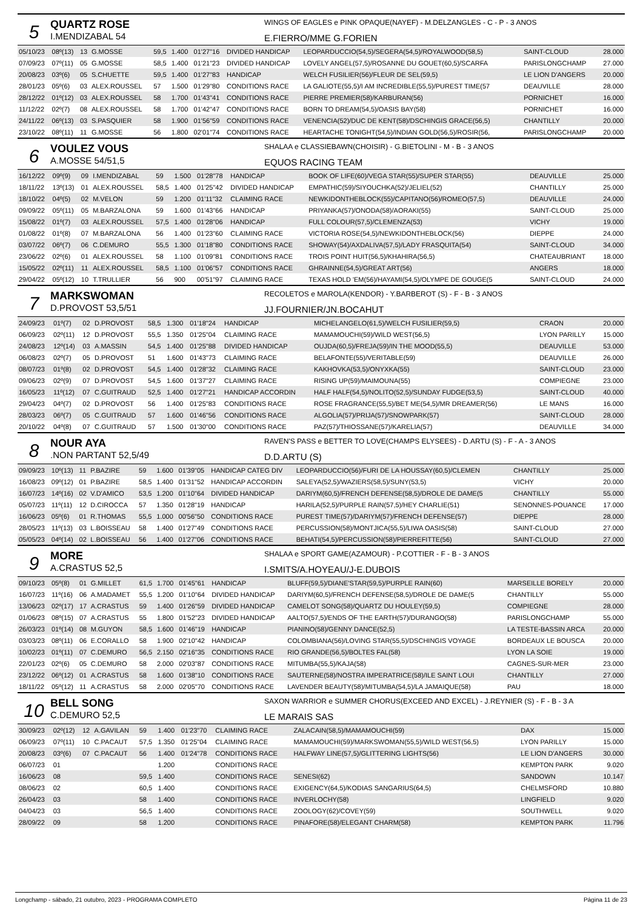5
QUARTZ ROSE
I.MENDIZABAL 54
WINGS OF EAGLES e PINK OPAQUE(NAYEF) - M.DELZANGLES - C - P - 3 ANOS
E.FIERRO/MME G.FORIEN
| 05/10/23 | 08º(13) | 13 | G.MOSSE | 59,5 | 1.400 | 01'27"16 | DIVIDED HANDICAP | LEOPARDUCCIO(54,5)/SEGERA(54,5)/ROYALWOOD(58,5) | SAINT-CLOUD | 28.000 |
| 07/09/23 | 07º(11) | 05 | G.MOSSE | 58,5 | 1.400 | 01'21"23 | DIVIDED HANDICAP | LOVELY ANGEL(57,5)/ROSANNE DU GOUET(60,5)/SCARFA | PARISLONGCHAMP | 27.000 |
| 20/08/23 | 03º(6) | 05 | S.CHUETTE | 59,5 | 1.400 | 01'27"83 | HANDICAP | WELCH FUSILIER(56)/FLEUR DE SEL(59,5) | LE LION D'ANGERS | 20.000 |
| 28/01/23 | 05º(6) | 03 | ALEX.ROUSSEL | 57 | 1.500 | 01'29"80 | CONDITIONS RACE | LA GALIOTE(55,5)/I AM INCREDIBLE(55,5)/PUREST TIME(57 | DEAUVILLE | 28.000 |
| 28/12/22 | 01º(12) | 03 | ALEX.ROUSSEL | 58 | 1.700 | 01'43"41 | CONDITIONS RACE | PIERRE PREMIER(58)/KARBURAN(56) | PORNICHET | 16.000 |
| 11/12/22 | 02º(7) | 08 | ALEX.ROUSSEL | 58 | 1.700 | 01'42"47 | CONDITIONS RACE | BORN TO DREAM(54,5)/OASIS BAY(58) | PORNICHET | 16.000 |
| 24/11/22 | 06º(13) | 03 | S.PASQUIER | 58 | 1.900 | 01'56"59 | CONDITIONS RACE | VENENCIA(52)/DUC DE KENT(58)/DSCHINGIS GRACE(56,5) | CHANTILLY | 20.000 |
| 23/10/22 | 08º(11) | 11 | G.MOSSE | 56 | 1.800 | 02'01"74 | CONDITIONS RACE | HEARTACHE TONIGHT(54,5)/INDIAN GOLD(56,5)/ROSIR(56, | PARISLONGCHAMP | 20.000 |
6
VOULEZ VOUS
A.MOSSE 54/51,5
SHALAA e CLASSIEBAWN(CHOISIR) - G.BIETOLINI - M - B - 3 ANOS
EQUOS RACING TEAM
| 16/12/22 | 09º(9) | 09 | I.MENDIZABAL | 59 | 1.500 | 01'28"78 | HANDICAP | BOOK OF LIFE(60)/VEGA STAR(55)/SUPER STAR(55) | DEAUVILLE | 25.000 |
| 18/11/22 | 13º(13) | 01 | ALEX.ROUSSEL | 58,5 | 1.400 | 01'25"42 | DIVIDED HANDICAP | EMPATHIC(59)/SIYOUCHKA(52)/JELIEL(52) | CHANTILLY | 25.000 |
| 18/10/22 | 04º(5) | 02 | M.VELON | 59 | 1.200 | 01'11"32 | CLAIMING RACE | NEWKIDONTHEBLOCK(55)/CAPITANO(56)/ROMEO(57,5) | DEAUVILLE | 24.000 |
| 09/09/22 | 05º(11) | 05 | M.BARZALONA | 59 | 1.600 | 01'43"66 | HANDICAP | PRIYANKA(57)/ONODA(58)/AORAKI(55) | SAINT-CLOUD | 25.000 |
| 15/08/22 | 01º(7) | 03 | ALEX.ROUSSEL | 57,5 | 1.400 | 01'28"06 | HANDICAP | FULL COLOUR(57,5)/CLEMENZA(53) | VICHY | 19.000 |
| 01/08/22 | 01º(8) | 07 | M.BARZALONA | 56 | 1.400 | 01'23"60 | CLAIMING RACE | VICTORIA ROSE(54,5)/NEWKIDONTHEBLOCK(56) | DIEPPE | 24.000 |
| 03/07/22 | 06º(7) | 06 | C.DEMURO | 55,5 | 1.300 | 01'18"80 | CONDITIONS RACE | SHOWAY(54)/AXDALIVA(57,5)/LADY FRASQUITA(54) | SAINT-CLOUD | 34.000 |
| 23/06/22 | 02º(6) | 01 | ALEX.ROUSSEL | 58 | 1.100 | 01'09"81 | CONDITIONS RACE | TROIS POINT HUIT(56,5)/KHAHIRA(56,5) | CHATEAUBRIANT | 18.000 |
| 15/05/22 | 02º(11) | 11 | ALEX.ROUSSEL | 58,5 | 1.100 | 01'06"57 | CONDITIONS RACE | GHRAINNE(54,5)/GREAT ART(56) | ANGERS | 18.000 |
| 29/04/22 | 05º(12) | 10 | T.TRULLIER | 56 | 900 | 00'51"97 | CLAIMING RACE | TEXAS HOLD 'EM(56)/HAYAMI(54,5)/OLYMPE DE GOUGE(5 | SAINT-CLOUD | 24.000 |
7
MARKSWOMAN
D.PROVOST 53,5/51
RECOLETOS e MAROLA(KENDOR) - Y.BARBEROT (S) - F - B - 3 ANOS
JJ.FOURNIER/JN.BOCAHUT
| 24/09/23 | 01º(7) | 02 | D.PROVOST | 58,5 | 1.300 | 01'18"24 | HANDICAP | MICHELANGELO(61,5)/WELCH FUSILIER(59,5) | CRAON | 20.000 |
| 06/09/23 | 02º(11) | 12 | D.PROVOST | 55,5 | 1.350 | 01'25"04 | CLAIMING RACE | MAMAMOUCHI(59)/WILD WEST(56,5) | LYON PARILLY | 15.000 |
| 24/08/23 | 12º(14) | 03 | A.MASSIN | 54,5 | 1.400 | 01'25"88 | DIVIDED HANDICAP | OUJDA(60,5)/FREJA(59)/IN THE MOOD(55,5) | DEAUVILLE | 53.000 |
| 06/08/23 | 02º(7) | 05 | D.PROVOST | 51 | 1.600 | 01'43"73 | CLAIMING RACE | BELAFONTE(55)/VERITABLE(59) | DEAUVILLE | 26.000 |
| 08/07/23 | 01º(8) | 02 | D.PROVOST | 54,5 | 1.400 | 01'28"32 | CLAIMING RACE | KAKHOVKA(53,5)/ONYXKA(55) | SAINT-CLOUD | 23.000 |
| 09/06/23 | 02º(9) | 07 | D.PROVOST | 54,5 | 1.600 | 01'37"27 | CLAIMING RACE | RISING UP(59)/MAIMOUNA(55) | COMPIEGNE | 23.000 |
| 16/05/23 | 11º(12) | 07 | C.GUITRAUD | 52,5 | 1.400 | 01'27"21 | HANDICAP ACCORDIN | HALF HALF(54,5)/NOLITO(52,5)/SUNDAY FUDGE(53,5) | SAINT-CLOUD | 40.000 |
| 29/04/23 | 04º(7) | 02 | D.PROVOST | 56 | 1.400 | 01'25"83 | CONDITIONS RACE | ROSE FRAGRANCE(55,5)/BET ME(54,5)/MR DREAMER(56) | LE MANS | 16.000 |
| 28/03/23 | 06º(7) | 05 | C.GUITRAUD | 57 | 1.600 | 01'46"56 | CONDITIONS RACE | ALGOLIA(57)/PRIJA(57)/SNOWPARK(57) | SAINT-CLOUD | 28.000 |
| 20/10/22 | 04º(8) | 07 | C.GUITRAUD | 57 | 1.500 | 01'30"00 | CONDITIONS RACE | PAZ(57)/THIOSSANE(57)/KARELIA(57) | DEAUVILLE | 34.000 |
8
NOUR AYA.NON PARTANT 52,5/49
RAVEN'S PASS e BETTER TO LOVE(CHAMPS ELYSEES) - D.ARTU (S) - F - A - 3 ANOS
D.D.ARTU (S)
| 09/09/23 | 10º(13) | 11 | P.BAZIRE | 59 | 1.600 | 01'39"05 | HANDICAP CATEG DIV | LEOPARDUCCIO(56)/FURI DE LA HOUSSAY(60,5)/CLEMEN | CHANTILLY | 25.000 |
| 16/08/23 | 09º(12) | 01 | P.BAZIRE | 58,5 | 1.400 | 01'31"52 | HANDICAP ACCORDIN | SALEYA(52,5)/WAZIERS(58,5)/SUNY(53,5) | VICHY | 20.000 |
| 16/07/23 | 14º(16) | 02 | V.D'AMICO | 53,5 | 1.200 | 01'10"64 | DIVIDED HANDICAP | DARIYM(60,5)/FRENCH DEFENSE(58,5)/DROLE DE DAME(5 | CHANTILLY | 55.000 |
| 05/07/23 | 11º(11) | 12 | D.CIROCCA | 57 | 1.350 | 01'28"19 | HANDICAP | HARILA(52,5)/PURPLE RAIN(57,5)/HEY CHARLIE(51) | SENONNES-POUANCE | 17.000 |
| 16/06/23 | 05º(6) | 01 | R.THOMAS | 55,5 | 1.000 | 00'56"50 | CONDITIONS RACE | PUREST TIME(57)/DARIYM(57)/FRENCH DEFENSE(57) | DIEPPE | 28.000 |
| 28/05/23 | 11º(13) | 03 | L.BOISSEAU | 58 | 1.400 | 01'27"49 | CONDITIONS RACE | PERCUSSION(58)/MONTJICA(55,5)/LIWA OASIS(58) | SAINT-CLOUD | 27.000 |
| 05/05/23 | 04º(14) | 02 | L.BOISSEAU | 56 | 1.400 | 01'27"06 | CONDITIONS RACE | BEHATI(54,5)/PERCUSSION(58)/PIERREFITTE(56) | SAINT-CLOUD | 27.000 |
9
MORE
A.CRASTUS 52,5
SHALAA e SPORT GAME(AZAMOUR) - P.COTTIER - F - B - 3 ANOS
I.SMITS/A.HOYEAU/J-E.DUBOIS
| 09/10/23 | 05º(8) | 01 | G.MILLET | 61,5 | 1.700 | 01'45"61 | HANDICAP | BLUFF(59,5)/DIANE'STAR(59,5)/PURPLE RAIN(60) | MARSEILLE BORELY | 20.000 |
| 16/07/23 | 11º(16) | 06 | A.MADAMET | 55,5 | 1.200 | 01'10"64 | DIVIDED HANDICAP | DARIYM(60,5)/FRENCH DEFENSE(58,5)/DROLE DE DAME(5 | CHANTILLY | 55.000 |
| 13/06/23 | 02º(17) | 17 | A.CRASTUS | 59 | 1.400 | 01'26"59 | DIVIDED HANDICAP | CAMELOT SONG(58)/QUARTZ DU HOULEY(59,5) | COMPIEGNE | 28.000 |
| 01/06/23 | 08º(15) | 07 | A.CRASTUS | 55 | 1.800 | 01'52"23 | DIVIDED HANDICAP | AALTO(57,5)/ENDS OF THE EARTH(57)/DURANGO(58) | PARISLONGCHAMP | 55.000 |
| 26/03/23 | 01º(14) | 08 | M.GUYON | 58,5 | 1.600 | 01'46"19 | HANDICAP | PIANINO(58)/GENNY DANCE(52,5) | LA TESTE-BASSIN ARCA | 20.000 |
| 03/03/23 | 08º(11) | 06 | E.CORALLO | 58 | 1.900 | 02'10"42 | HANDICAP | COLOMBIANA(56)/LOVING STAR(55,5)/DSCHINGIS VOYAGE | BORDEAUX LE BOUSCA | 20.000 |
| 10/02/23 | 01º(11) | 07 | C.DEMURO | 56,5 | 2.150 | 02'16"35 | CONDITIONS RACE | RIO GRANDE(56,5)/BOLTES FAL(58) | LYON LA SOIE | 19.000 |
| 22/01/23 | 02º(6) | 05 | C.DEMURO | 58 | 2.000 | 02'03"87 | CONDITIONS RACE | MITUMBA(55,5)/KAJA(58) | CAGNES-SUR-MER | 23.000 |
| 23/12/22 | 06º(12) | 01 | A.CRASTUS | 58 | 1.600 | 01'38"10 | CONDITIONS RACE | SAUTERNE(58)/NOSTRA IMPERATRICE(58)/ILE SAINT LOUI | CHANTILLY | 27.000 |
| 18/11/22 | 05º(12) | 11 | A.CRASTUS | 58 | 2.000 | 02'05"70 | CONDITIONS RACE | LAVENDER BEAUTY(58)/MITUMBA(54,5)/LA JAMAIQUE(58) | PAU | 18.000 |
10
BELL SONG
C.DEMURO 52,5
SAXON WARRIOR e SUMMER CHORUS(EXCEED AND EXCEL) - J.REYNIER (S) - F - B - 3 A
LE MARAIS SAS
| 30/09/23 | 02º(12) | 12 | A.GAVILAN | 59 | 1.400 | 01'23"70 | CLAIMING RACE | ZALACAIN(58,5)/MAMAMOUCHI(59) | DAX | 15.000 |
| 06/09/23 | 07º(11) | 10 | C.PACAUT | 57,5 | 1.350 | 01'25"04 | CLAIMING RACE | MAMAMOUCHI(59)/MARKSWOMAN(55,5)/WILD WEST(56,5) | LYON PARILLY | 15.000 |
| 20/08/23 | 03º(6) | 07 | C.PACAUT | 56 | 1.400 | 01'24"78 | CONDITIONS RACE | HALFWAY LINE(57,5)/GLITTERING LIGHTS(56) | LE LION D'ANGERS | 30.000 |
| 06/07/23 | 01 | | | | 1.200 | | CONDITIONS RACE | | KEMPTON PARK | 9.020 |
| 16/06/23 | 08 | | | 59,5 | 1.400 | | CONDITIONS RACE | SENESI(62) | SANDOWN | 10.147 |
| 08/06/23 | 02 | | | 60,5 | 1.400 | | CONDITIONS RACE | EXIGENCY(64,5)/KODIAS SANGARIUS(64,5) | CHELMSFORD | 10.880 |
| 26/04/23 | 03 | | | 58 | 1.400 | | CONDITIONS RACE | INVERLOCHY(58) | LINGFIELD | 9.020 |
| 04/04/23 | 03 | | | 56,5 | 1.400 | | CONDITIONS RACE | ZOOLOGY(62)/COVEY(59) | SOUTHWELL | 9.020 |
| 28/09/22 | 09 | | | 58 | 1.200 | | CONDITIONS RACE | PINAFORE(58)/ELEGANT CHARM(58) | KEMPTON PARK | 11.796 |
Longchamp - sábado, 21 outubro, 2023 - PROGRAMA COMPLETO Página 11 de 23